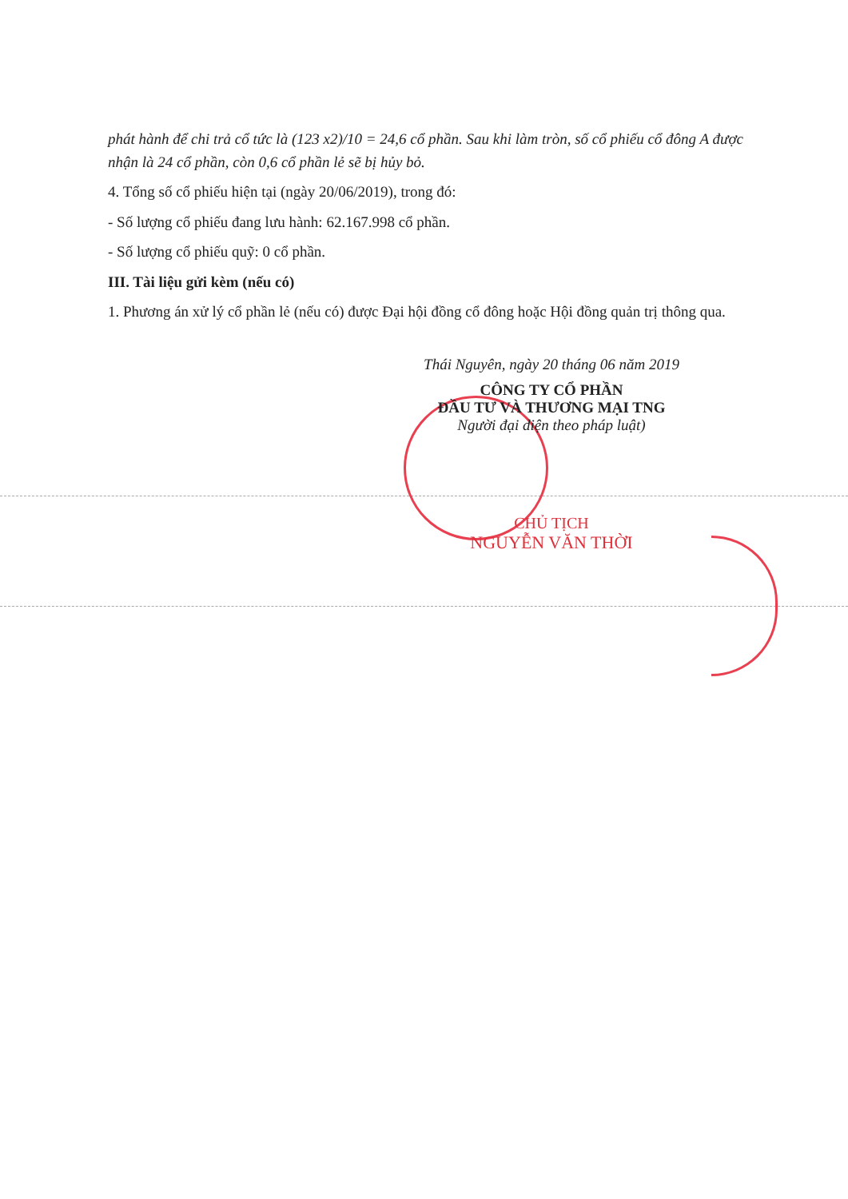phát hành để chi trả cổ tức là (123 x2)/10 = 24,6 cổ phần. Sau khi làm tròn, số cổ phiếu cổ đông A được nhận là 24 cổ phần, còn 0,6 cổ phần lẻ sẽ bị hủy bỏ.
4. Tổng số cổ phiếu hiện tại (ngày 20/06/2019), trong đó:
- Số lượng cổ phiếu đang lưu hành: 62.167.998 cổ phần.
- Số lượng cổ phiếu quỹ: 0 cổ phần.
III. Tài liệu gửi kèm (nếu có)
1. Phương án xử lý cổ phần lẻ (nếu có) được Đại hội đồng cổ đông hoặc Hội đồng quản trị thông qua.
Thái Nguyên, ngày 20 tháng 06 năm 2019
CÔNG TY CỔ PHẦN
ĐẦU TƯ VÀ THƯƠNG MẠI TNG
Người đại diện theo pháp luật)
CHỦ TỊCH
NGUYỄN VĂN THỜI